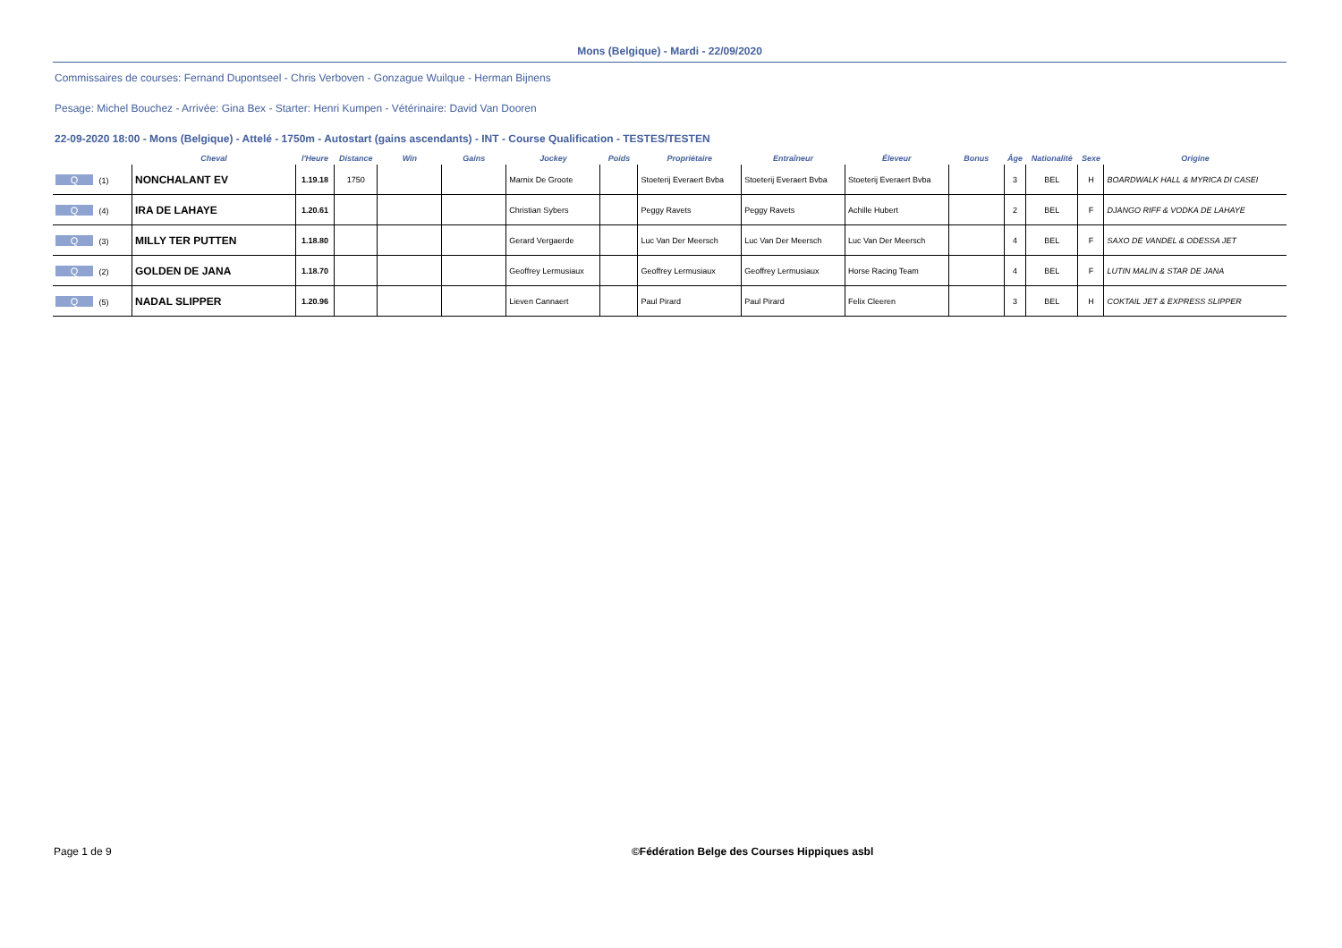Mons (Belgique) - Mardi - 22/09/2020
Commissaires de courses: Fernand Dupontseel - Chris Verboven - Gonzague Wuilque - Herman Bijnens
Pesage: Michel Bouchez - Arrivée: Gina Bex - Starter: Henri Kumpen - Vétérinaire: David Van Dooren
22-09-2020 18:00 - Mons (Belgique) - Attelé - 1750m - Autostart (gains ascendants) - INT - Course Qualification - TESTES/TESTEN
| | Cheval | l'Heure | Distance | Win | Gains | Jockey | Poids | Propriétaire | Entraîneur | Éleveur | Bonus | Âge | Nationalité | Sexe | Origine |
| --- | --- | --- | --- | --- | --- | --- | --- | --- | --- | --- | --- | --- | --- | --- | --- |
| Q (1) | NONCHALANT EV | 1.19.18 | 1750 | | | Marnix De Groote | | Stoeterij Everaert Bvba | Stoeterij Everaert Bvba | Stoeterij Everaert Bvba | | 3 | BEL | H | BOARDWALK HALL & MYRICA DI CASEI |
| Q (4) | IRA DE LAHAYE | 1.20.61 | | | | Christian Sybers | | Peggy Ravets | Peggy Ravets | Achille Hubert | | 2 | BEL | F | DJANGO RIFF & VODKA DE LAHAYE |
| Q (3) | MILLY TER PUTTEN | 1.18.80 | | | | Gerard Vergaerde | | Luc Van Der Meersch | Luc Van Der Meersch | Luc Van Der Meersch | | 4 | BEL | F | SAXO DE VANDEL & ODESSA JET |
| Q (2) | GOLDEN DE JANA | 1.18.70 | | | | Geoffrey Lermusiaux | | Geoffrey Lermusiaux | Geoffrey Lermusiaux | Horse Racing Team | | 4 | BEL | F | LUTIN MALIN & STAR DE JANA |
| Q (5) | NADAL SLIPPER | 1.20.96 | | | | Lieven Cannaert | | Paul Pirard | Paul Pirard | Felix Cleeren | | 3 | BEL | H | COKTAIL JET & EXPRESS SLIPPER |
Page 1 de 9 ©Fédération Belge des Courses Hippiques asbl